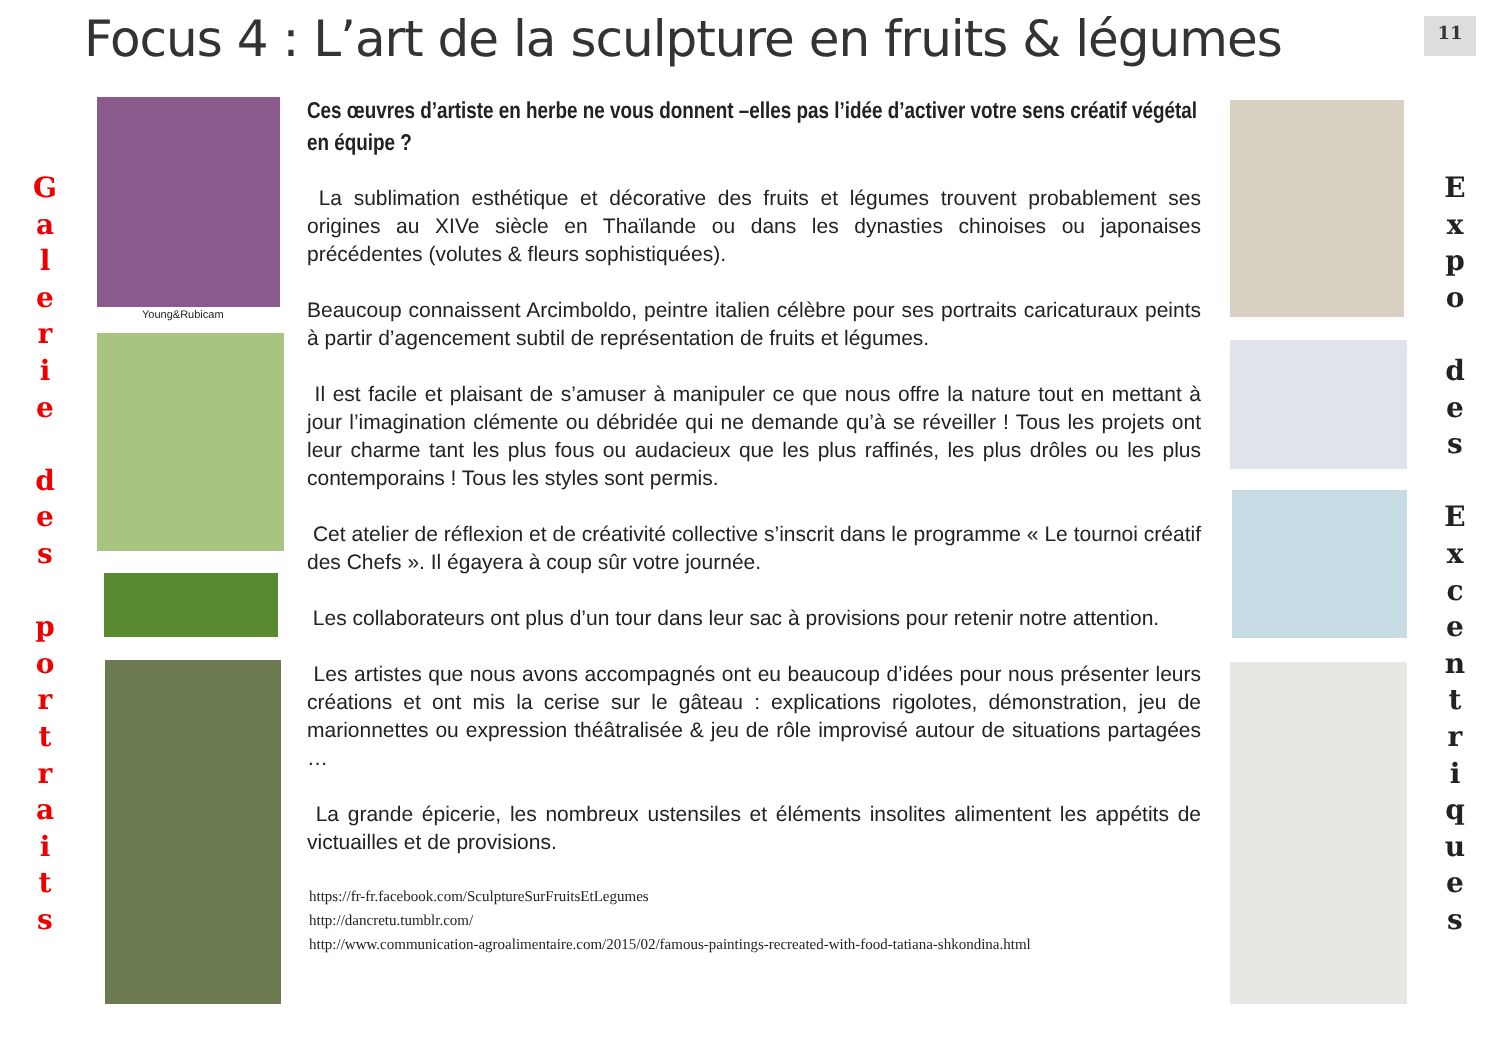Focus 4 : L’art de la sculpture en fruits & légumes
11
G
a
l
e
r
i
e
d
e
s
p
o
r
t
r
a
i
t
s
Young&Rubicam
Ces œuvres d’artiste en herbe ne vous donnent –elles pas l’idée d’activer votre sens créatif végétal en équipe ?
La sublimation esthétique et décorative des fruits et légumes trouvent probablement ses origines au XIVe siècle en Thaïlande ou dans les dynasties chinoises ou japonaises précédentes (volutes & fleurs sophistiquées).
Beaucoup connaissent Arcimboldo, peintre italien célèbre pour ses portraits caricaturaux peints à partir d’agencement subtil de représentation de fruits et légumes.
Il est facile et plaisant de s’amuser à manipuler ce que nous offre la nature tout en mettant à jour l’imagination clémente ou débridée qui ne demande qu’à se réveiller ! Tous les projets ont leur charme tant les plus fous ou audacieux que les plus raffinés, les plus drôles ou les plus contemporains ! Tous les styles sont permis.
Cet atelier de réflexion et de créativité collective s’inscrit dans le programme « Le tournoi créatif des Chefs ». Il égayera à coup sûr votre journée.
Les collaborateurs ont plus d’un tour dans leur sac à provisions pour retenir notre attention.
Les artistes que nous avons accompagnés ont eu beaucoup d’idées pour nous présenter leurs créations et ont mis la cerise sur le gâteau : explications rigolotes, démonstration, jeu de marionnettes ou expression théâtralisée & jeu de rôle improvisé autour de situations partagées …
La grande épicerie, les nombreux ustensiles et éléments insolites alimentent les appétits de victuailles et de provisions.
https://fr-fr.facebook.com/SculptureSurFruitsEtLegumes
http://dancretu.tumblr.com/
http://www.communication-agroalimentaire.com/2015/02/famous-paintings-recreated-with-food-tatiana-shkondina.html
E
x
p
o
d
e
s
E
x
c
e
n
t
r
i
q
u
e
s